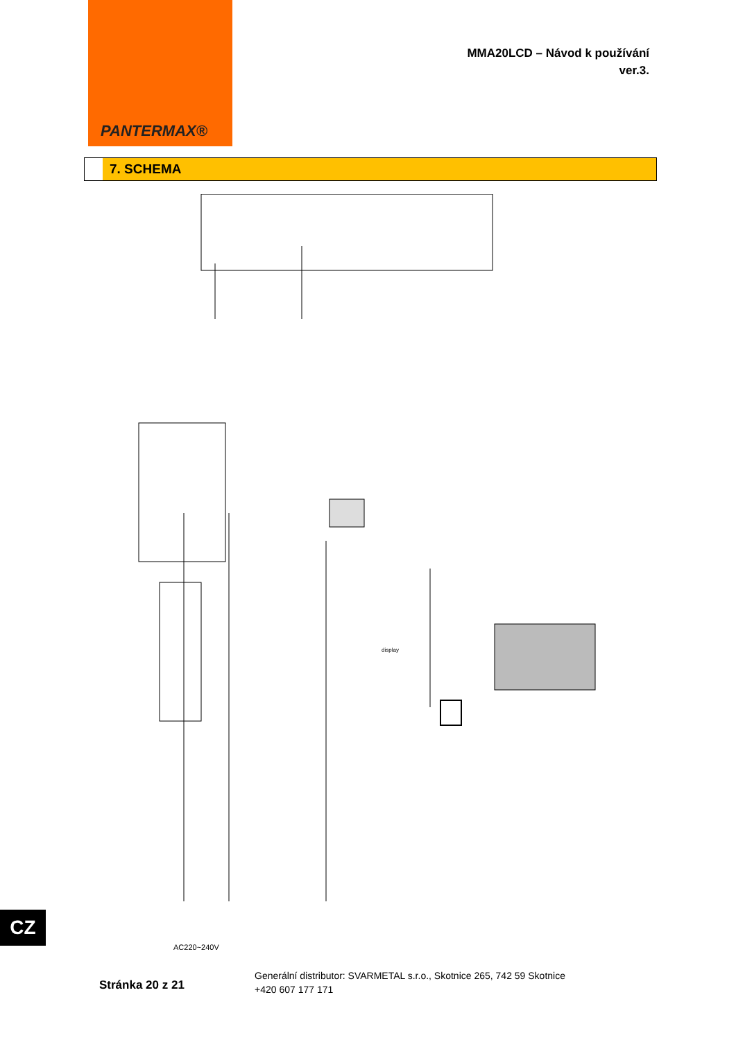PANTERMAX®
MMA20LCD – Návod k používání
ver.3.
7. SCHEMA
display
AC220~240V
CZ
Stránka 20 z 21
Generální distributor: SVARMETAL s.r.o., Skotnice 265, 742 59 Skotnice
+420 607 177 171